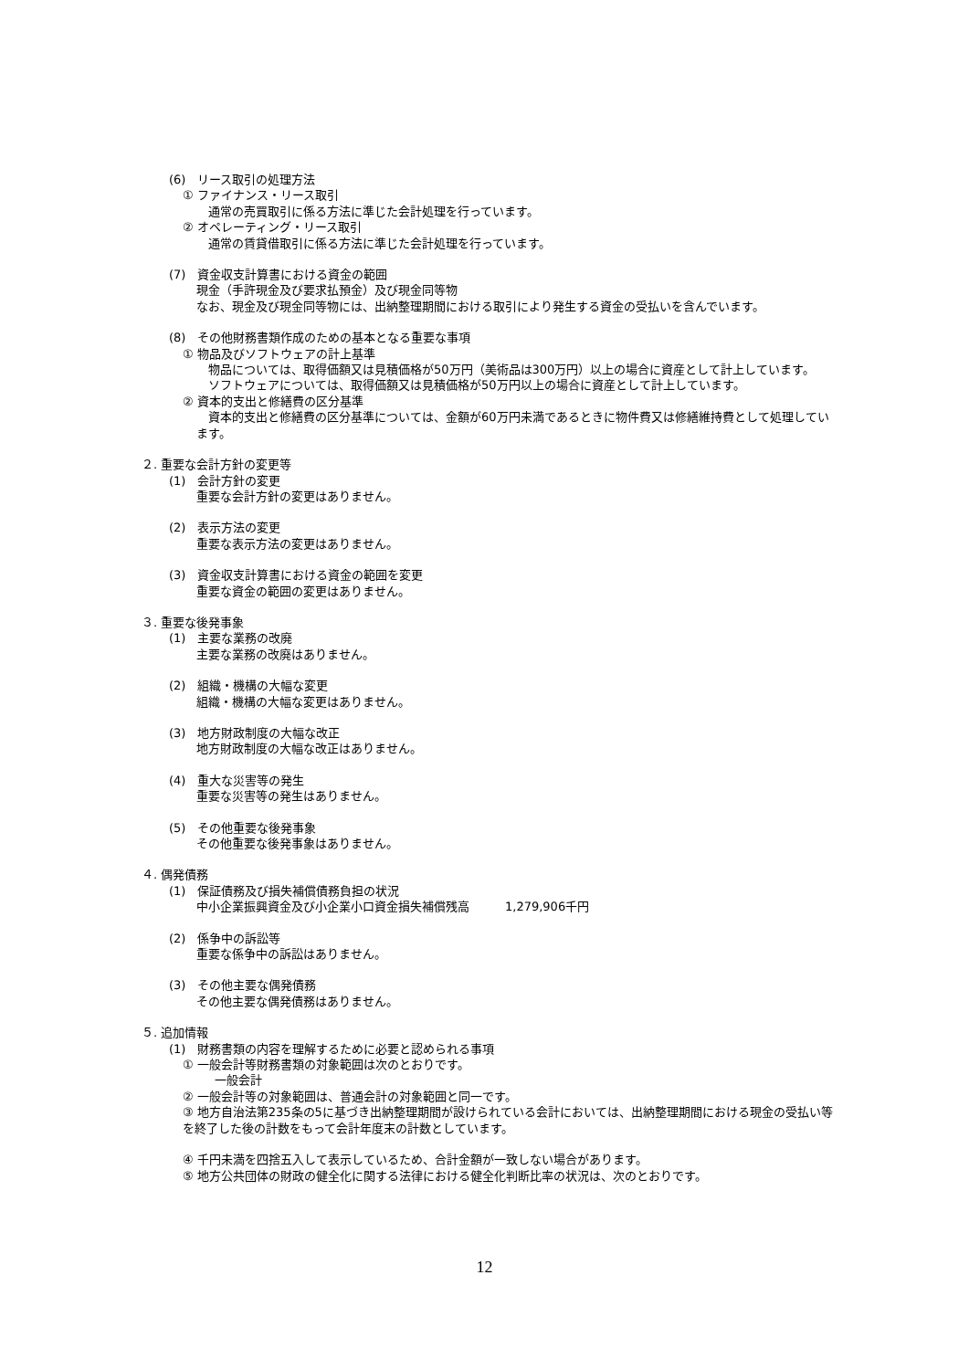(6)　リース取引の処理方法
① ファイナンス・リース取引
　通常の売買取引に係る方法に準じた会計処理を行っています。
② オペレーティング・リース取引
　通常の賃貸借取引に係る方法に準じた会計処理を行っています。
(7)　資金収支計算書における資金の範囲
現金（手許現金及び要求払預金）及び現金同等物
なお、現金及び現金同等物には、出納整理期間における取引により発生する資金の受払いを含んでいます。
(8)　その他財務書類作成のための基本となる重要な事項
① 物品及びソフトウェアの計上基準
　物品については、取得価額又は見積価格が50万円（美術品は300万円）以上の場合に資産として計上しています。
　ソフトウェアについては、取得価額又は見積価格が50万円以上の場合に資産として計上しています。
② 資本的支出と修繕費の区分基準
　資本的支出と修繕費の区分基準については、金額が60万円未満であるときに物件費又は修繕維持費として処理しています。
２. 重要な会計方針の変更等
(1)　会計方針の変更
重要な会計方針の変更はありません。
(2)　表示方法の変更
重要な表示方法の変更はありません。
(3)　資金収支計算書における資金の範囲を変更
重要な資金の範囲の変更はありません。
３. 重要な後発事象
(1)　主要な業務の改廃
主要な業務の改廃はありません。
(2)　組織・機構の大幅な変更
組織・機構の大幅な変更はありません。
(3)　地方財政制度の大幅な改正
地方財政制度の大幅な改正はありません。
(4)　重大な災害等の発生
重要な災害等の発生はありません。
(5)　その他重要な後発事象
その他重要な後発事象はありません。
４. 偶発債務
(1)　保証債務及び損失補償債務負担の状況
中小企業振興資金及び小企業小口資金損失補償残高　　　1,279,906千円
(2)　係争中の訴訟等
重要な係争中の訴訟はありません。
(3)　その他主要な偶発債務
その他主要な偶発債務はありません。
５. 追加情報
(1)　財務書類の内容を理解するために必要と認められる事項
① 一般会計等財務書類の対象範囲は次のとおりです。
一般会計
② 一般会計等の対象範囲は、普通会計の対象範囲と同一です。
③ 地方自治法第235条の5に基づき出納整理期間が設けられている会計においては、出納整理期間における現金の受払い等を終了した後の計数をもって会計年度末の計数としています。
④ 千円未満を四捨五入して表示しているため、合計金額が一致しない場合があります。
⑤ 地方公共団体の財政の健全化に関する法律における健全化判断比率の状況は、次のとおりです。
12